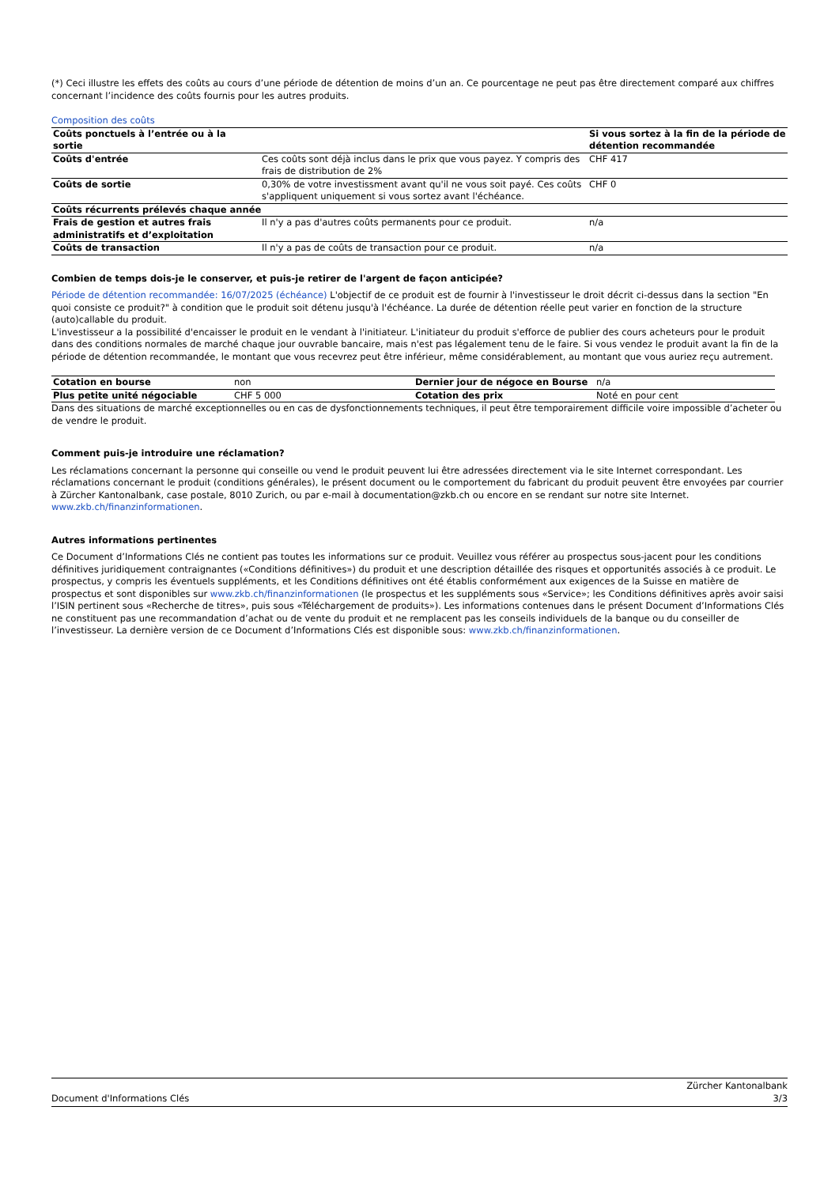(*) Ceci illustre les effets des coûts au cours d’une période de détention de moins d’un an. Ce pourcentage ne peut pas être directement comparé aux chiffres concernant l’incidence des coûts fournis pour les autres produits.
Composition des coûts
| Coûts ponctuels à l’entrée ou à la sortie | | Si vous sortez à la fin de la période de détention recommandée |
| --- | --- | --- |
| Coûts d'entrée | Ces coûts sont déjà inclus dans le prix que vous payez. Y compris des frais de distribution de 2% | CHF 417 |
| Coûts de sortie | 0,30% de votre investissment avant qu'il ne vous soit payé. Ces coûts s'appliquent uniquement si vous sortez avant l'échéance. | CHF 0 |
| Coûts récurrents prélevés chaque année | | |
| Frais de gestion et autres frais administratifs et d’exploitation | Il n'y a pas d'autres coûts permanents pour ce produit. | n/a |
| Coûts de transaction | Il n'y a pas de coûts de transaction pour ce produit. | n/a |
Combien de temps dois-je le conserver, et puis-je retirer de l'argent de façon anticipée?
Période de détention recommandée: 16/07/2025 (échéance) L'objectif de ce produit est de fournir à l'investisseur le droit décrit ci-dessus dans la section "En quoi consiste ce produit?" à condition que le produit soit détenu jusqu'à l'échéance. La durée de détention réelle peut varier en fonction de la structure (auto)callable du produit.
L'investisseur a la possibilité d'encaisser le produit en le vendant à l'initiateur. L'initiateur du produit s'efforce de publier des cours acheteurs pour le produit dans des conditions normales de marché chaque jour ouvrable bancaire, mais n'est pas légalement tenu de le faire. Si vous vendez le produit avant la fin de la période de détention recommandée, le montant que vous recevrez peut être inférieur, même considérablement, au montant que vous auriez reçu autrement.
| Cotation en bourse | non | Dernier jour de négoce en Bourse | n/a |
| Plus petite unité négociable | CHF 5 000 | Cotation des prix | Noté en pour cent |
Dans des situations de marché exceptionnelles ou en cas de dysfonctionnements techniques, il peut être temporairement difficile voire impossible d’acheter ou de vendre le produit.
Comment puis-je introduire une réclamation?
Les réclamations concernant la personne qui conseille ou vend le produit peuvent lui être adressées directement via le site Internet correspondant. Les réclamations concernant le produit (conditions générales), le présent document ou le comportement du fabricant du produit peuvent être envoyées par courrier à Zürcher Kantonalbank, case postale, 8010 Zurich, ou par e-mail à documentation@zkb.ch ou encore en se rendant sur notre site Internet. www.zkb.ch/finanzinformationen.
Autres informations pertinentes
Ce Document d’Informations Clés ne contient pas toutes les informations sur ce produit. Veuillez vous référer au prospectus sous-jacent pour les conditions définitives juridiquement contraignantes («Conditions définitives») du produit et une description détaillée des risques et opportunités associés à ce produit. Le prospectus, y compris les éventuels suppléments, et les Conditions définitives ont été établis conformément aux exigences de la Suisse en matière de prospectus et sont disponibles sur www.zkb.ch/finanzinformationen (le prospectus et les suppléments sous «Service»; les Conditions définitives après avoir saisi l’ISIN pertinent sous «Recherche de titres», puis sous «Téléchargement de produits»). Les informations contenues dans le présent Document d’Informations Clés ne constituent pas une recommandation d’achat ou de vente du produit et ne remplacent pas les conseils individuels de la banque ou du conseiller de l’investisseur. La dernière version de ce Document d’Informations Clés est disponible sous: www.zkb.ch/finanzinformationen.
Document d'Informations Clés Zürcher Kantonalbank
3/3